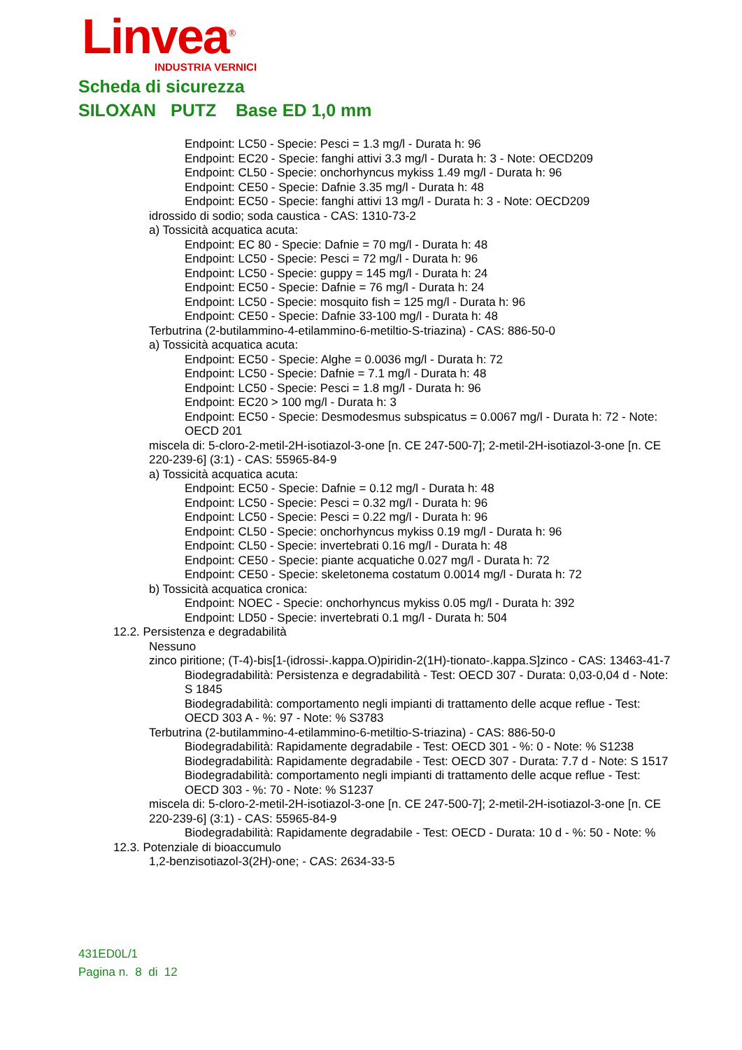Linvea<sup>®</sup>
INDUSTRIA VERNICI
Scheda di sicurezza
SILOXAN PUTZ Base ED 1,0 mm
Endpoint: LC50 - Specie: Pesci = 1.3 mg/l - Durata h: 96
Endpoint: EC20 - Specie: fanghi attivi 3.3 mg/l - Durata h: 3 - Note: OECD209
Endpoint: CL50 - Specie: onchorhyncus mykiss 1.49 mg/l - Durata h: 96
Endpoint: CE50 - Specie: Dafnie 3.35 mg/l - Durata h: 48
Endpoint: EC50 - Specie: fanghi attivi 13 mg/l - Durata h: 3 - Note: OECD209
idrossido di sodio; soda caustica - CAS: 1310-73-2
a) Tossicità acquatica acuta:
Endpoint: EC 80 - Specie: Dafnie = 70 mg/l - Durata h: 48
Endpoint: LC50 - Specie: Pesci = 72 mg/l - Durata h: 96
Endpoint: LC50 - Specie: guppy = 145 mg/l - Durata h: 24
Endpoint: EC50 - Specie: Dafnie = 76 mg/l - Durata h: 24
Endpoint: LC50 - Specie: mosquito fish = 125 mg/l - Durata h: 96
Endpoint: CE50 - Specie: Dafnie 33-100 mg/l - Durata h: 48
Terbutrina (2-butilammino-4-etilammino-6-metiltio-S-triazina) - CAS: 886-50-0
a) Tossicità acquatica acuta:
Endpoint: EC50 - Specie: Alghe = 0.0036 mg/l - Durata h: 72
Endpoint: LC50 - Specie: Dafnie = 7.1 mg/l - Durata h: 48
Endpoint: LC50 - Specie: Pesci = 1.8 mg/l - Durata h: 96
Endpoint: EC20 > 100 mg/l - Durata h: 3
Endpoint: EC50 - Specie: Desmodesmus subspicatus = 0.0067 mg/l - Durata h: 72 - Note: OECD 201
miscela di: 5-cloro-2-metil-2H-isotiazol-3-one [n. CE 247-500-7]; 2-metil-2H-isotiazol-3-one [n. CE 220-239-6] (3:1) - CAS: 55965-84-9
a) Tossicità acquatica acuta:
Endpoint: EC50 - Specie: Dafnie = 0.12 mg/l - Durata h: 48
Endpoint: LC50 - Specie: Pesci = 0.32 mg/l - Durata h: 96
Endpoint: LC50 - Specie: Pesci = 0.22 mg/l - Durata h: 96
Endpoint: CL50 - Specie: onchorhyncus mykiss 0.19 mg/l - Durata h: 96
Endpoint: CL50 - Specie: invertebrati 0.16 mg/l - Durata h: 48
Endpoint: CE50 - Specie: piante acquatiche 0.027 mg/l - Durata h: 72
Endpoint: CE50 - Specie: skeletonema costatum 0.0014 mg/l - Durata h: 72
b) Tossicità acquatica cronica:
Endpoint: NOEC - Specie: onchorhyncus mykiss 0.05 mg/l - Durata h: 392
Endpoint: LD50 - Specie: invertebrati 0.1 mg/l - Durata h: 504
12.2. Persistenza e degradabilità
Nessuno
zinco piritione; (T-4)-bis[1-(idrossi-.kappa.O)piridin-2(1H)-tionato-.kappa.S]zinco - CAS: 13463-41-7
Biodegradabilità: Persistenza e degradabilità - Test: OECD 307 - Durata: 0,03-0,04 d - Note: S 1845
Biodegradabilità: comportamento negli impianti di trattamento delle acque reflue - Test: OECD 303 A - %: 97 - Note: % S3783
Terbutrina (2-butilammino-4-etilammino-6-metiltio-S-triazina) - CAS: 886-50-0
Biodegradabilità: Rapidamente degradabile - Test: OECD 301 - %: 0 - Note: % S1238
Biodegradabilità: Rapidamente degradabile - Test: OECD 307 - Durata: 7.7 d - Note: S 1517
Biodegradabilità: comportamento negli impianti di trattamento delle acque reflue - Test: OECD 303 - %: 70 - Note: % S1237
miscela di: 5-cloro-2-metil-2H-isotiazol-3-one [n. CE 247-500-7]; 2-metil-2H-isotiazol-3-one [n. CE 220-239-6] (3:1) - CAS: 55965-84-9
Biodegradabilità: Rapidamente degradabile - Test: OECD - Durata: 10 d - %: 50 - Note: %
12.3. Potenziale di bioaccumulo
1,2-benzisotiazol-3(2H)-one; - CAS: 2634-33-5
431ED0L/1
Pagina n. 8 di 12